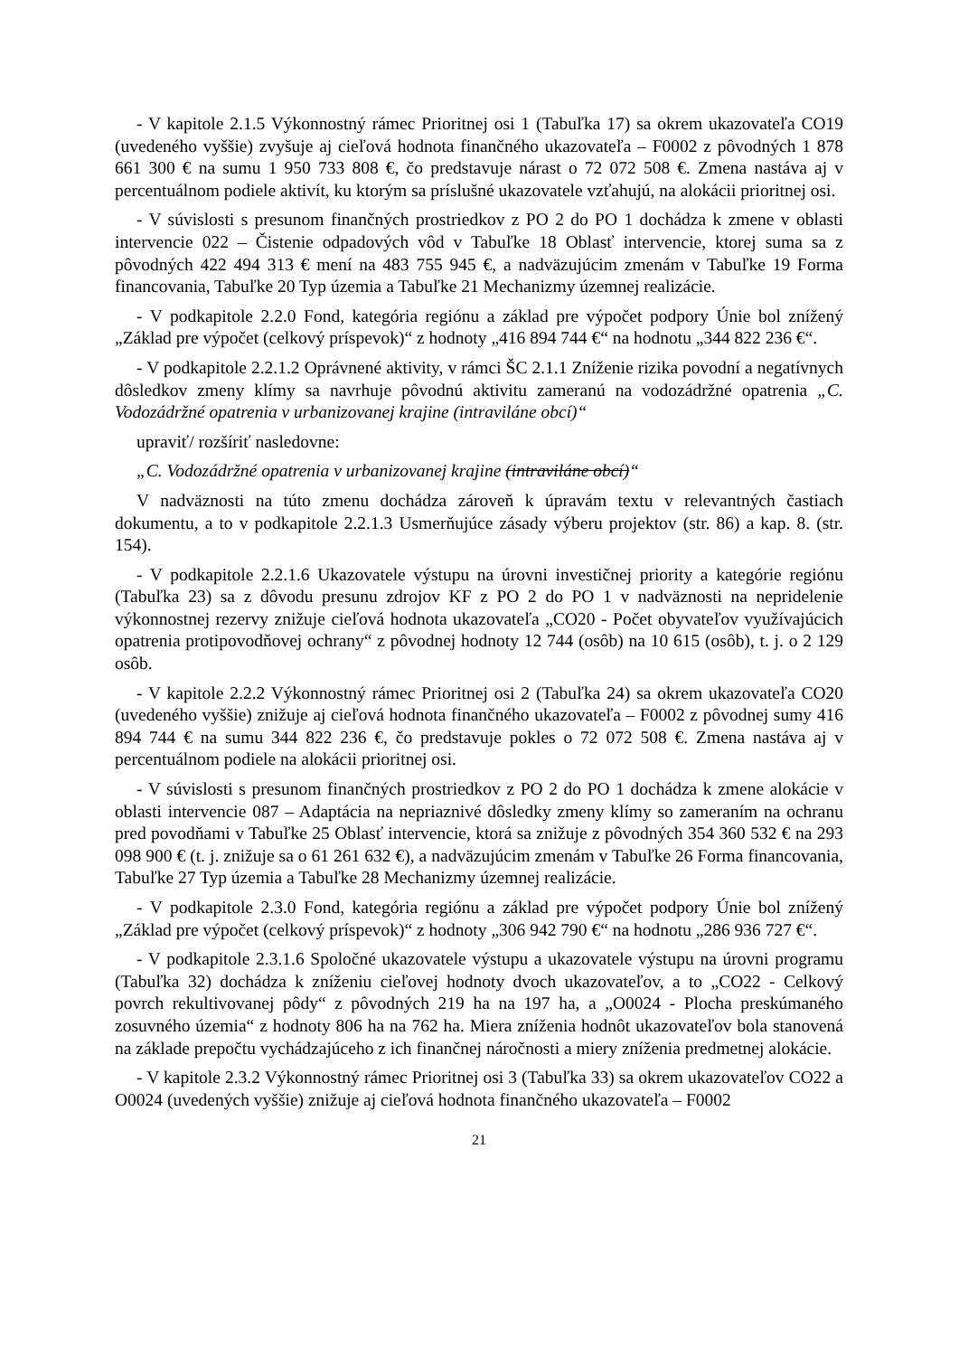- V kapitole 2.1.5 Výkonnostný rámec Prioritnej osi 1 (Tabuľka 17) sa okrem ukazovateľa CO19 (uvedeného vyššie) zvyšuje aj cieľová hodnota finančného ukazovateľa – F0002 z pôvodných 1 878 661 300 € na sumu 1 950 733 808 €, čo predstavuje nárast o 72 072 508 €. Zmena nastáva aj v percentuálnom podiele aktivít, ku ktorým sa príslušné ukazovatele vzťahujú, na alokácii prioritnej osi.
- V súvislosti s presunom finančných prostriedkov z PO 2 do PO 1 dochádza k zmene v oblasti intervencie 022 – Čistenie odpadových vôd v Tabuľke 18 Oblasť intervencie, ktorej suma sa z pôvodných 422 494 313 € mení na 483 755 945 €, a nadväzujúcim zmenám v Tabuľke 19 Forma financovania, Tabuľke 20 Typ územia a Tabuľke 21 Mechanizmy územnej realizácie.
- V podkapitole 2.2.0 Fond, kategória regiónu a základ pre výpočet podpory Únie bol znížený „Základ pre výpočet (celkový príspevok)“ z hodnoty „416 894 744 €“ na hodnotu „344 822 236 €“.
- V podkapitole 2.2.1.2 Oprávnené aktivity, v rámci ŠC 2.1.1 Zníženie rizika povodní a negatívnych dôsledkov zmeny klímy sa navrhuje pôvodnú aktivitu zameranú na vodozádržné opatrenia „C. Vodozádržné opatrenia v urbanizovanej krajine (intraviláne obcí)“
upraviť/ rozšíriť nasledovne:
„C. Vodozádržné opatrenia v urbanizovanej krajine (intraviláne obcí)“
V nadväznosti na túto zmenu dochádza zároveň k úpravám textu v relevantných častiach dokumentu, a to v podkapitole 2.2.1.3 Usmerňujúce zásady výberu projektov (str. 86) a kap. 8. (str. 154).
- V podkapitole 2.2.1.6 Ukazovatele výstupu na úrovni investičnej priority a kategórie regiónu (Tabuľka 23) sa z dôvodu presunu zdrojov KF z PO 2 do PO 1 v nadväznosti na nepridelenie výkonnostnej rezervy znižuje cieľová hodnota ukazovateľa „CO20 - Počet obyvateľov využívajúcich opatrenia protipovodňovej ochrany“ z pôvodnej hodnoty 12 744 (osôb) na 10 615 (osôb), t. j. o 2 129 osôb.
- V kapitole 2.2.2 Výkonnostný rámec Prioritnej osi 2 (Tabuľka 24) sa okrem ukazovateľa CO20 (uvedeného vyššie) znižuje aj cieľová hodnota finančného ukazovateľa – F0002 z pôvodnej sumy 416 894 744 € na sumu 344 822 236 €, čo predstavuje pokles o 72 072 508 €. Zmena nastáva aj v percentuálnom podiele na alokácii prioritnej osi.
- V súvislosti s presunom finančných prostriedkov z PO 2 do PO 1 dochádza k zmene alokácie v oblasti intervencie 087 – Adaptácia na nepriaznivé dôsledky zmeny klímy so zameraním na ochranu pred povodňami v Tabuľke 25 Oblasť intervencie, ktorá sa znižuje z pôvodných 354 360 532 € na 293 098 900 € (t. j. znižuje sa o 61 261 632 €), a nadväzujúcim zmenám v Tabuľke 26 Forma financovania, Tabuľke 27 Typ územia a Tabuľke 28 Mechanizmy územnej realizácie.
- V podkapitole 2.3.0 Fond, kategória regiónu a základ pre výpočet podpory Únie bol znížený „Základ pre výpočet (celkový príspevok)“ z hodnoty „306 942 790 €“ na hodnotu „286 936 727 €“.
- V podkapitole 2.3.1.6 Spoločné ukazovatele výstupu a ukazovatele výstupu na úrovni programu (Tabuľka 32) dochádza k zníženiu cieľovej hodnoty dvoch ukazovateľov, a to „CO22 - Celkový povrch rekultivovanej pôdy“ z pôvodných 219 ha na 197 ha, a „O0024 - Plocha preskúmaného zosuvného územia“ z hodnoty 806 ha na 762 ha. Miera zníženia hodnôt ukazovateľov bola stanovená na základe prepočtu vychádzajúceho z ich finančnej náročnosti a miery zníženia predmetnej alokácie.
- V kapitole 2.3.2 Výkonnostný rámec Prioritnej osi 3 (Tabuľka 33) sa okrem ukazovateľov CO22 a O0024 (uvedených vyššie) znižuje aj cieľová hodnota finančného ukazovateľa – F0002
21